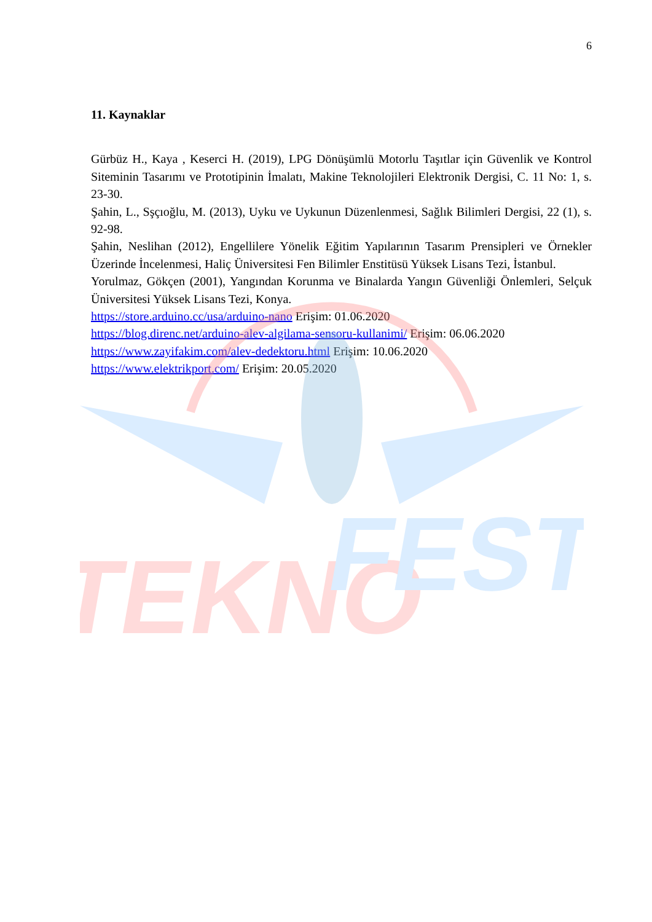TEKNO
FEST
6
11. Kaynaklar
Gürbüz H., Kaya , Keserci H. (2019), LPG Dönüşümlü Motorlu Taşıtlar için Güvenlik ve Kontrol Siteminin Tasarımı ve Prototipinin İmalatı, Makine Teknolojileri Elektronik Dergisi, C. 11 No: 1, s. 23-30.
Şahin, L., Sşçıoğlu, M. (2013), Uyku ve Uykunun Düzenlenmesi, Sağlık Bilimleri Dergisi, 22 (1), s. 92-98.
Şahin, Neslihan (2012), Engellilere Yönelik Eğitim Yapılarının Tasarım Prensipleri ve Örnekler Üzerinde İncelenmesi, Haliç Üniversitesi Fen Bilimler Enstitüsü Yüksek Lisans Tezi, İstanbul.
Yorulmaz, Gökçen (2001), Yangından Korunma ve Binalarda Yangın Güvenliği Önlemleri, Selçuk Üniversitesi Yüksek Lisans Tezi, Konya.
https://store.arduino.cc/usa/arduino-nano Erişim: 01.06.2020
https://blog.direnc.net/arduino-alev-algilama-sensoru-kullanimi/ Erişim: 06.06.2020
https://www.zayifakim.com/alev-dedektoru.html Erişim: 10.06.2020
https://www.elektrikport.com/ Erişim: 20.05.2020